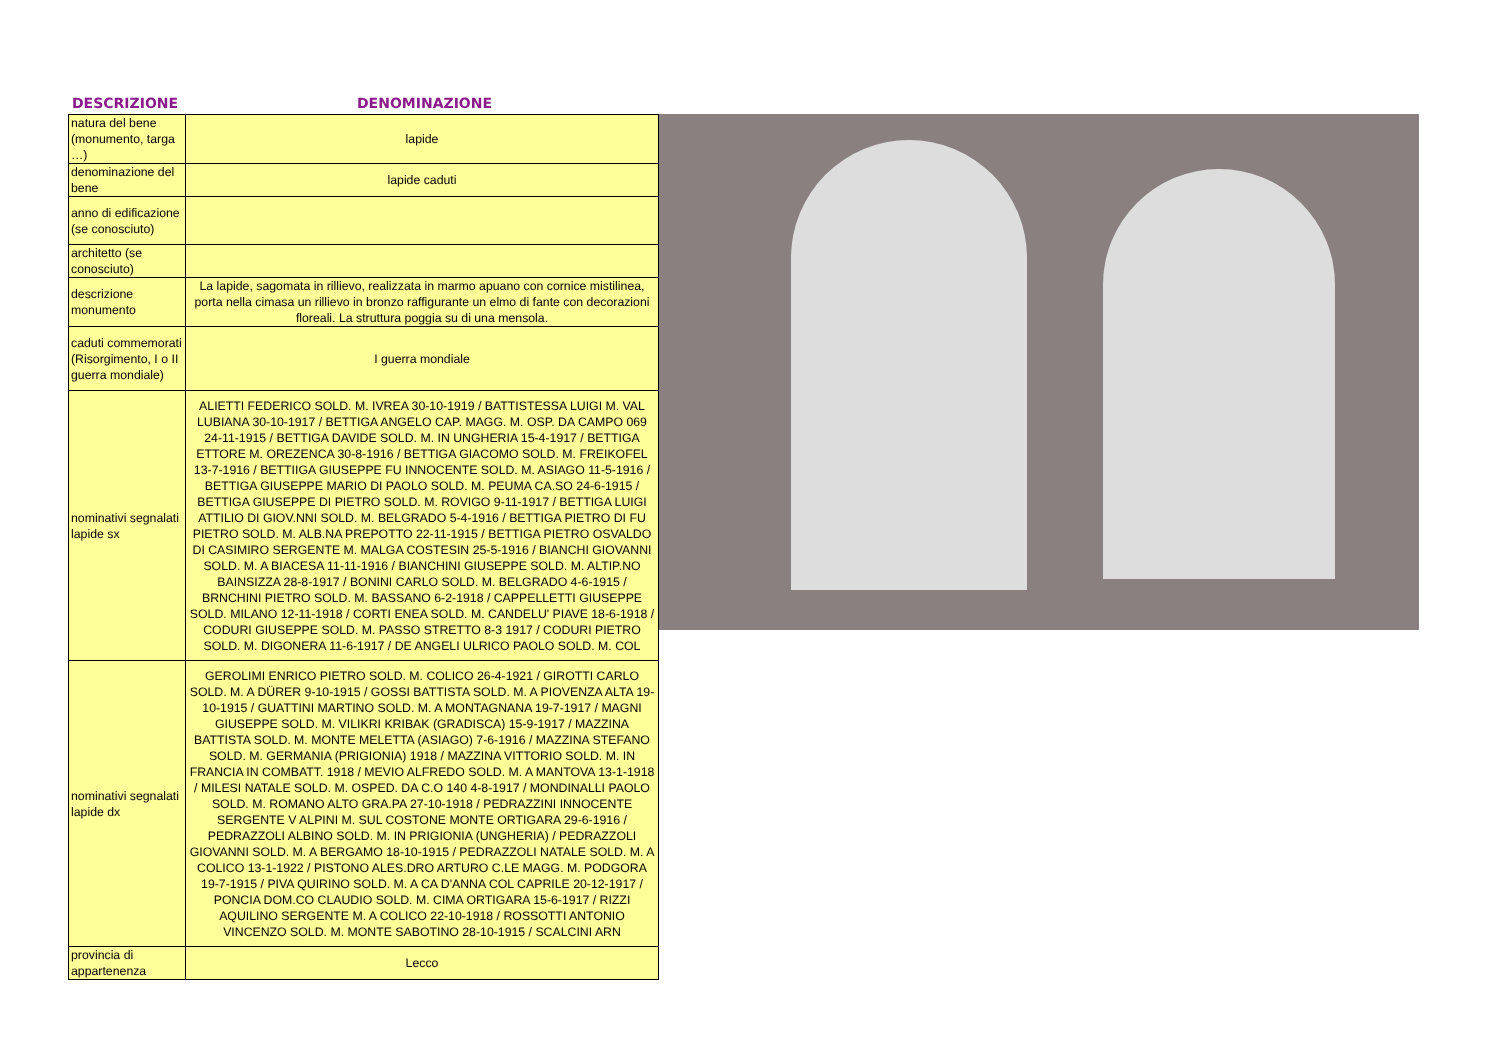DESCRIZIONE DENOMINAZIONE
| natura del bene (monumento, targa …) | lapide |
| denominazione del bene | lapide caduti |
| anno di edificazione (se conosciuto) | |
| architetto (se conosciuto) | |
| descrizione monumento | La lapide, sagomata in rillievo, realizzata in marmo apuano con cornice mistilinea, porta nella cimasa un rillievo in bronzo raffigurante un elmo di fante con decorazioni floreali. La struttura poggia su di una mensola. |
| caduti commemorati (Risorgimento, I o II guerra mondiale) | I guerra mondiale |
| nominativi segnalati lapide sx | ALIETTI FEDERICO SOLD. M. IVREA 30-10-1919 / BATTISTESSA LUIGI M. VAL LUBIANA 30-10-1917 / BETTIGA ANGELO CAP. MAGG. M. OSP. DA CAMPO 069 24-11-1915 / BETTIGA DAVIDE SOLD. M. IN UNGHERIA 15-4-1917 / BETTIGA ETTORE M. OREZENCA 30-8-1916 / BETTIGA GIACOMO SOLD. M. FREIKOFEL 13-7-1916 / BETTIIGA GIUSEPPE FU INNOCENTE SOLD. M. ASIAGO 11-5-1916 / BETTIGA GIUSEPPE MARIO DI PAOLO SOLD. M. PEUMA CA.SO 24-6-1915 / BETTIGA GIUSEPPE DI PIETRO SOLD. M. ROVIGO 9-11-1917 / BETTIGA LUIGI ATTILIO DI GIOV.NNI SOLD. M. BELGRADO 5-4-1916 / BETTIGA PIETRO DI FU PIETRO SOLD. M. ALB.NA PREPOTTO 22-11-1915 / BETTIGA PIETRO OSVALDO DI CASIMIRO SERGENTE M. MALGA COSTESIN 25-5-1916 / BIANCHI GIOVANNI SOLD. M. A BIACESA 11-11-1916 / BIANCHINI GIUSEPPE SOLD. M. ALTIP.NO BAINSIZZA 28-8-1917 / BONINI CARLO SOLD. M. BELGRADO 4-6-1915 / BRNCHINI PIETRO SOLD. M. BASSANO 6-2-1918 / CAPPELLETTI GIUSEPPE SOLD. MILANO 12-11-1918 / CORTI ENEA SOLD. M. CANDELU' PIAVE 18-6-1918 / CODURI GIUSEPPE SOLD. M. PASSO STRETTO 8-3 1917 / CODURI PIETRO SOLD. M. DIGONERA 11-6-1917 / DE ANGELI ULRICO PAOLO SOLD. M. COL |
| nominativi segnalati lapide dx | GEROLIMI ENRICO PIETRO SOLD. M. COLICO 26-4-1921 / GIROTTI CARLO SOLD. M. A DÜRER 9-10-1915 / GOSSI BATTISTA SOLD. M. A PIOVENZA ALTA 19-10-1915 / GUATTINI MARTINO SOLD. M. A MONTAGNANA 19-7-1917 / MAGNI GIUSEPPE SOLD. M. VILIKRI KRIBAK (GRADISCA) 15-9-1917 / MAZZINA BATTISTA SOLD. M. MONTE MELETTA (ASIAGO) 7-6-1916 / MAZZINA STEFANO SOLD. M. GERMANIA (PRIGIONIA) 1918 / MAZZINA VITTORIO SOLD. M. IN FRANCIA IN COMBATT. 1918 / MEVIO ALFREDO SOLD. M. A MANTOVA 13-1-1918 / MILESI NATALE SOLD. M. OSPED. DA C.O 140 4-8-1917 / MONDINALLI PAOLO SOLD. M. ROMANO ALTO GRA.PA 27-10-1918 / PEDRAZZINI INNOCENTE SERGENTE V ALPINI M. SUL COSTONE MONTE ORTIGARA 29-6-1916 / PEDRAZZOLI ALBINO SOLD. M. IN PRIGIONIA (UNGHERIA) / PEDRAZZOLI GIOVANNI SOLD. M. A BERGAMO 18-10-1915 / PEDRAZZOLI NATALE SOLD. M. A COLICO 13-1-1922 / PISTONO ALES.DRO ARTURO C.LE MAGG. M. PODGORA 19-7-1915 / PIVA QUIRINO SOLD. M. A CA D'ANNA COL CAPRILE 20-12-1917 / PONCIA DOM.CO CLAUDIO SOLD. M. CIMA ORTIGARA 15-6-1917 / RIZZI AQUILINO SERGENTE M. A COLICO 22-10-1918 / ROSSOTTI ANTONIO VINCENZO SOLD. M. MONTE SABOTINO 28-10-1915 / SCALCINI ARN |
| provincia di appartenenza | Lecco |